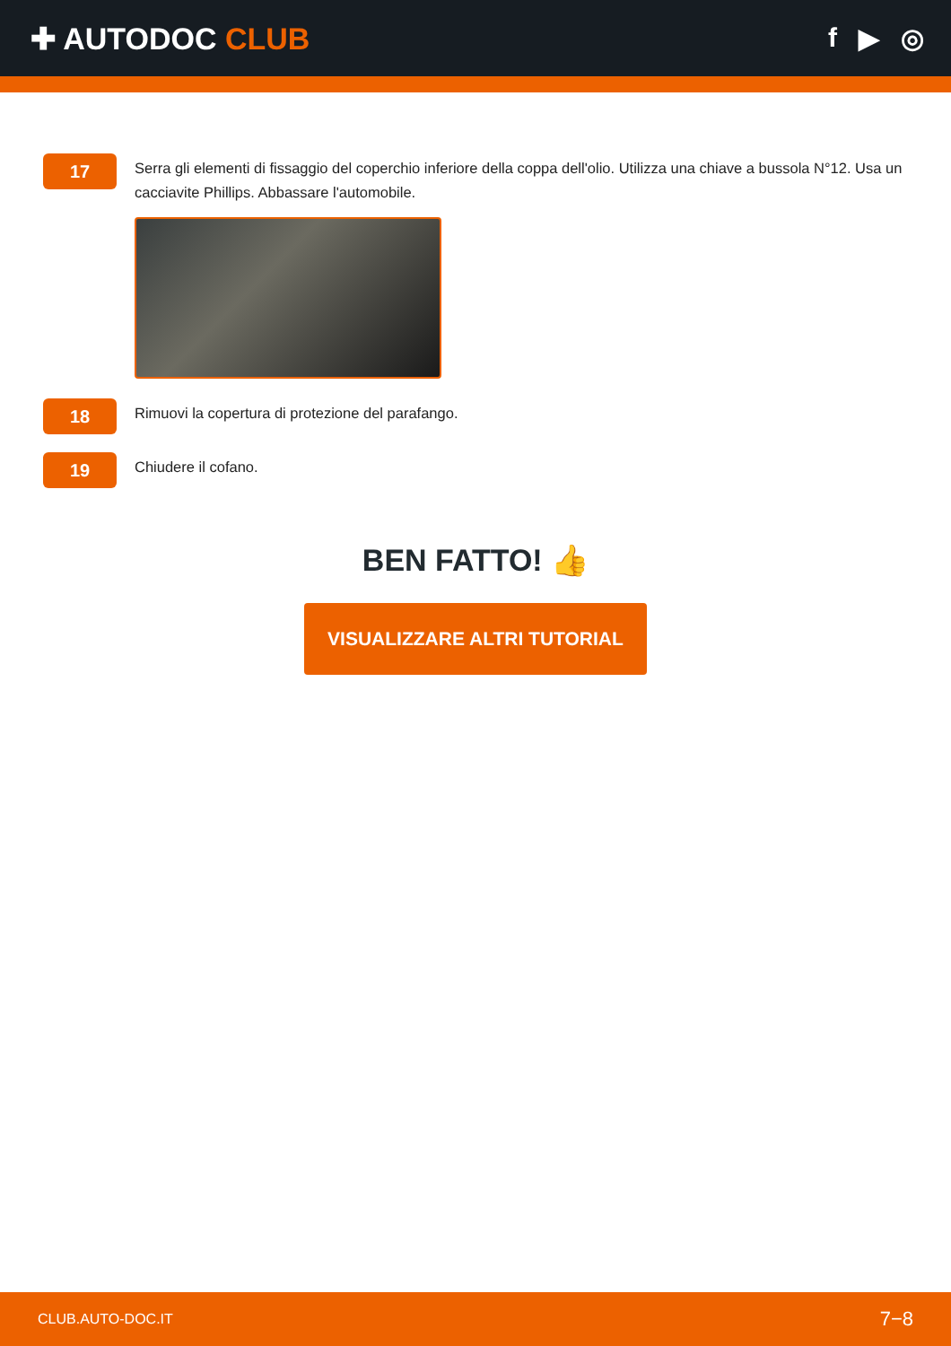✚ AUTODOC CLUB f ▶ ◎
17
Serra gli elementi di fissaggio del coperchio inferiore della coppa dell'olio. Utilizza una chiave a bussola N°12. Usa un cacciavite Phillips. Abbassare l'automobile.
18
Rimuovi la copertura di protezione del parafango.
19
Chiudere il cofano.
BEN FATTO! 👍
VISUALIZZARE ALTRI TUTORIAL
CLUB.AUTO-DOC.IT 7−8